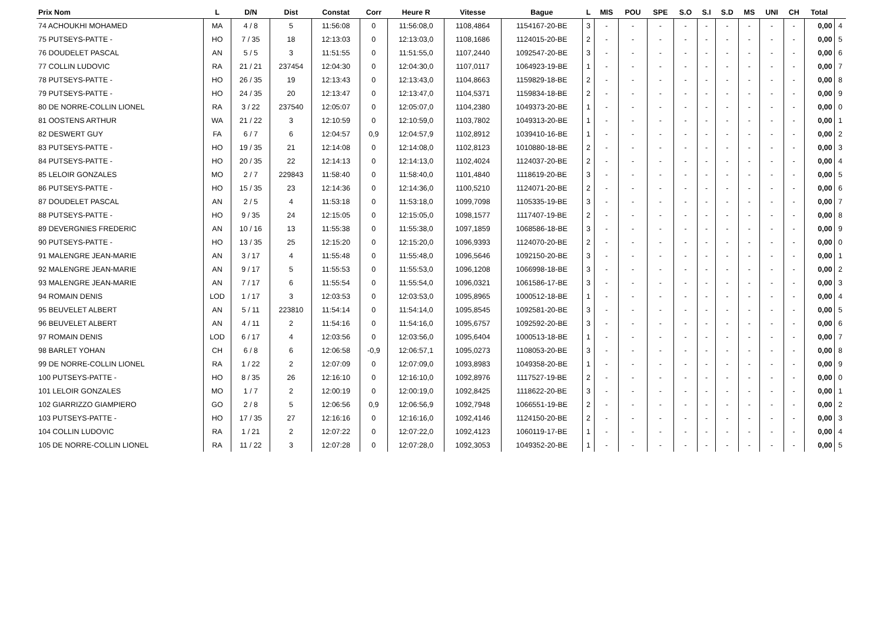| Prix Nom | L | D/N | Dist | Constat | Corr | Heure R | Vitesse | Bague | L | MIS | POU | SPE | S.O | S.I | S.D | MS | UNI | CH | Total | |
| --- | --- | --- | --- | --- | --- | --- | --- | --- | --- | --- | --- | --- | --- | --- | --- | --- | --- | --- | --- | --- |
| 74 ACHOUKHI MOHAMED | MA | 4 / 8 | 5 | 11:56:08 | 0 | 11:56:08,0 | 1108,4864 | 1154167-20-BE | 3 | - | - | - | - | - | - | - | - | - | 0,00 | 4 |
| 75 PUTSEYS-PATTE - | HO | 7 / 35 | 18 | 12:13:03 | 0 | 12:13:03,0 | 1108,1686 | 1124015-20-BE | 2 | - | - | - | - | - | - | - | - | - | 0,00 | 5 |
| 76 DOUDELET PASCAL | AN | 5 / 5 | 3 | 11:51:55 | 0 | 11:51:55,0 | 1107,2440 | 1092547-20-BE | 3 | - | - | - | - | - | - | - | - | - | 0,00 | 6 |
| 77 COLLIN LUDOVIC | RA | 21 / 21 | 237454 | 12:04:30 | 0 | 12:04:30,0 | 1107,0117 | 1064923-19-BE | 1 | - | - | - | - | - | - | - | - | - | 0,00 | 7 |
| 78 PUTSEYS-PATTE - | HO | 26 / 35 | 19 | 12:13:43 | 0 | 12:13:43,0 | 1104,8663 | 1159829-18-BE | 2 | - | - | - | - | - | - | - | - | - | 0,00 | 8 |
| 79 PUTSEYS-PATTE - | HO | 24 / 35 | 20 | 12:13:47 | 0 | 12:13:47,0 | 1104,5371 | 1159834-18-BE | 2 | - | - | - | - | - | - | - | - | - | 0,00 | 9 |
| 80 DE NORRE-COLLIN LIONEL | RA | 3 / 22 | 237540 | 12:05:07 | 0 | 12:05:07,0 | 1104,2380 | 1049373-20-BE | 1 | - | - | - | - | - | - | - | - | - | 0,00 | 0 |
| 81 OOSTENS ARTHUR | WA | 21 / 22 | 3 | 12:10:59 | 0 | 12:10:59,0 | 1103,7802 | 1049313-20-BE | 1 | - | - | - | - | - | - | - | - | - | 0,00 | 1 |
| 82 DESWERT GUY | FA | 6 / 7 | 6 | 12:04:57 | 0,9 | 12:04:57,9 | 1102,8912 | 1039410-16-BE | 1 | - | - | - | - | - | - | - | - | - | 0,00 | 2 |
| 83 PUTSEYS-PATTE - | HO | 19 / 35 | 21 | 12:14:08 | 0 | 12:14:08,0 | 1102,8123 | 1010880-18-BE | 2 | - | - | - | - | - | - | - | - | - | 0,00 | 3 |
| 84 PUTSEYS-PATTE - | HO | 20 / 35 | 22 | 12:14:13 | 0 | 12:14:13,0 | 1102,4024 | 1124037-20-BE | 2 | - | - | - | - | - | - | - | - | - | 0,00 | 4 |
| 85 LELOIR GONZALES | MO | 2 / 7 | 229843 | 11:58:40 | 0 | 11:58:40,0 | 1101,4840 | 1118619-20-BE | 3 | - | - | - | - | - | - | - | - | - | 0,00 | 5 |
| 86 PUTSEYS-PATTE - | HO | 15 / 35 | 23 | 12:14:36 | 0 | 12:14:36,0 | 1100,5210 | 1124071-20-BE | 2 | - | - | - | - | - | - | - | - | - | 0,00 | 6 |
| 87 DOUDELET PASCAL | AN | 2 / 5 | 4 | 11:53:18 | 0 | 11:53:18,0 | 1099,7098 | 1105335-19-BE | 3 | - | - | - | - | - | - | - | - | - | 0,00 | 7 |
| 88 PUTSEYS-PATTE - | HO | 9 / 35 | 24 | 12:15:05 | 0 | 12:15:05,0 | 1098,1577 | 1117407-19-BE | 2 | - | - | - | - | - | - | - | - | - | 0,00 | 8 |
| 89 DEVERGNIES FREDERIC | AN | 10 / 16 | 13 | 11:55:38 | 0 | 11:55:38,0 | 1097,1859 | 1068586-18-BE | 3 | - | - | - | - | - | - | - | - | - | 0,00 | 9 |
| 90 PUTSEYS-PATTE - | HO | 13 / 35 | 25 | 12:15:20 | 0 | 12:15:20,0 | 1096,9393 | 1124070-20-BE | 2 | - | - | - | - | - | - | - | - | - | 0,00 | 0 |
| 91 MALENGRE JEAN-MARIE | AN | 3 / 17 | 4 | 11:55:48 | 0 | 11:55:48,0 | 1096,5646 | 1092150-20-BE | 3 | - | - | - | - | - | - | - | - | - | 0,00 | 1 |
| 92 MALENGRE JEAN-MARIE | AN | 9 / 17 | 5 | 11:55:53 | 0 | 11:55:53,0 | 1096,1208 | 1066998-18-BE | 3 | - | - | - | - | - | - | - | - | - | 0,00 | 2 |
| 93 MALENGRE JEAN-MARIE | AN | 7 / 17 | 6 | 11:55:54 | 0 | 11:55:54,0 | 1096,0321 | 1061586-17-BE | 3 | - | - | - | - | - | - | - | - | - | 0,00 | 3 |
| 94 ROMAIN DENIS | LOD | 1 / 17 | 3 | 12:03:53 | 0 | 12:03:53,0 | 1095,8965 | 1000512-18-BE | 1 | - | - | - | - | - | - | - | - | - | 0,00 | 4 |
| 95 BEUVELET ALBERT | AN | 5 / 11 | 223810 | 11:54:14 | 0 | 11:54:14,0 | 1095,8545 | 1092581-20-BE | 3 | - | - | - | - | - | - | - | - | - | 0,00 | 5 |
| 96 BEUVELET ALBERT | AN | 4 / 11 | 2 | 11:54:16 | 0 | 11:54:16,0 | 1095,6757 | 1092592-20-BE | 3 | - | - | - | - | - | - | - | - | - | 0,00 | 6 |
| 97 ROMAIN DENIS | LOD | 6 / 17 | 4 | 12:03:56 | 0 | 12:03:56,0 | 1095,6404 | 1000513-18-BE | 1 | - | - | - | - | - | - | - | - | - | 0,00 | 7 |
| 98 BARLET YOHAN | CH | 6 / 8 | 6 | 12:06:58 | -0,9 | 12:06:57,1 | 1095,0273 | 1108053-20-BE | 3 | - | - | - | - | - | - | - | - | - | 0,00 | 8 |
| 99 DE NORRE-COLLIN LIONEL | RA | 1 / 22 | 2 | 12:07:09 | 0 | 12:07:09,0 | 1093,8983 | 1049358-20-BE | 1 | - | - | - | - | - | - | - | - | - | 0,00 | 9 |
| 100 PUTSEYS-PATTE - | HO | 8 / 35 | 26 | 12:16:10 | 0 | 12:16:10,0 | 1092,8976 | 1117527-19-BE | 2 | - | - | - | - | - | - | - | - | - | 0,00 | 0 |
| 101 LELOIR GONZALES | MO | 1 / 7 | 2 | 12:00:19 | 0 | 12:00:19,0 | 1092,8425 | 1118622-20-BE | 3 | - | - | - | - | - | - | - | - | - | 0,00 | 1 |
| 102 GIARRIZZO GIAMPIERO | GO | 2 / 8 | 5 | 12:06:56 | 0,9 | 12:06:56,9 | 1092,7948 | 1066551-19-BE | 2 | - | - | - | - | - | - | - | - | - | 0,00 | 2 |
| 103 PUTSEYS-PATTE - | HO | 17 / 35 | 27 | 12:16:16 | 0 | 12:16:16,0 | 1092,4146 | 1124150-20-BE | 2 | - | - | - | - | - | - | - | - | - | 0,00 | 3 |
| 104 COLLIN LUDOVIC | RA | 1 / 21 | 2 | 12:07:22 | 0 | 12:07:22,0 | 1092,4123 | 1060119-17-BE | 1 | - | - | - | - | - | - | - | - | - | 0,00 | 4 |
| 105 DE NORRE-COLLIN LIONEL | RA | 11 / 22 | 3 | 12:07:28 | 0 | 12:07:28,0 | 1092,3053 | 1049352-20-BE | 1 | - | - | - | - | - | - | - | - | - | 0,00 | 5 |